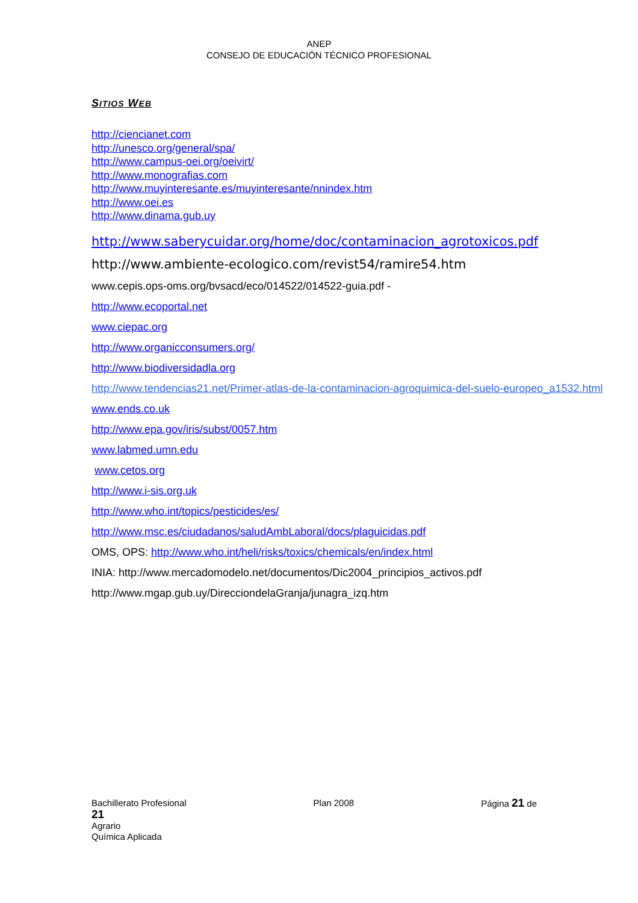ANEP
CONSEJO DE EDUCACIÓN TÉCNICO PROFESIONAL
SITIOS WEB
http://ciencianet.com
http://unesco.org/general/spa/
http://www.campus-oei.org/oeivirt/
http://www.monografias.com
http://www.muyinteresante.es/muyinteresante/nnindex.htm
http://www.oei.es
http://www.dinama.gub.uy
http://www.saberycuidar.org/home/doc/contaminacion_agrotoxicos.pdf
http://www.ambiente-ecologico.com/revist54/ramire54.htm
www.cepis.ops-oms.org/bvsacd/eco/014522/014522-guia.pdf -
http://www.ecoportal.net
www.ciepac.org
http://www.organicconsumers.org/
http://www.biodiversidadla.org
http://www.tendencias21.net/Primer-atlas-de-la-contaminacion-agroquimica-del-suelo-europeo_a1532.html
www.ends.co.uk
http://www.epa.gov/iris/subst/0057.htm
www.labmed.umn.edu
www.cetos.org
http://www.i-sis.org.uk
http://www.who.int/topics/pesticides/es/
http://www.msc.es/ciudadanos/saludAmbLaboral/docs/plaguicidas.pdf
OMS, OPS: http://www.who.int/heli/risks/toxics/chemicals/en/index.html
INIA: http://www.mercadomodelo.net/documentos/Dic2004_principios_activos.pdf
http://www.mgap.gub.uy/DirecciondelaGranja/junagra_izq.htm
Bachillerato Profesional Plan 2008 Página 21 de
21
Agrario
Química Aplicada